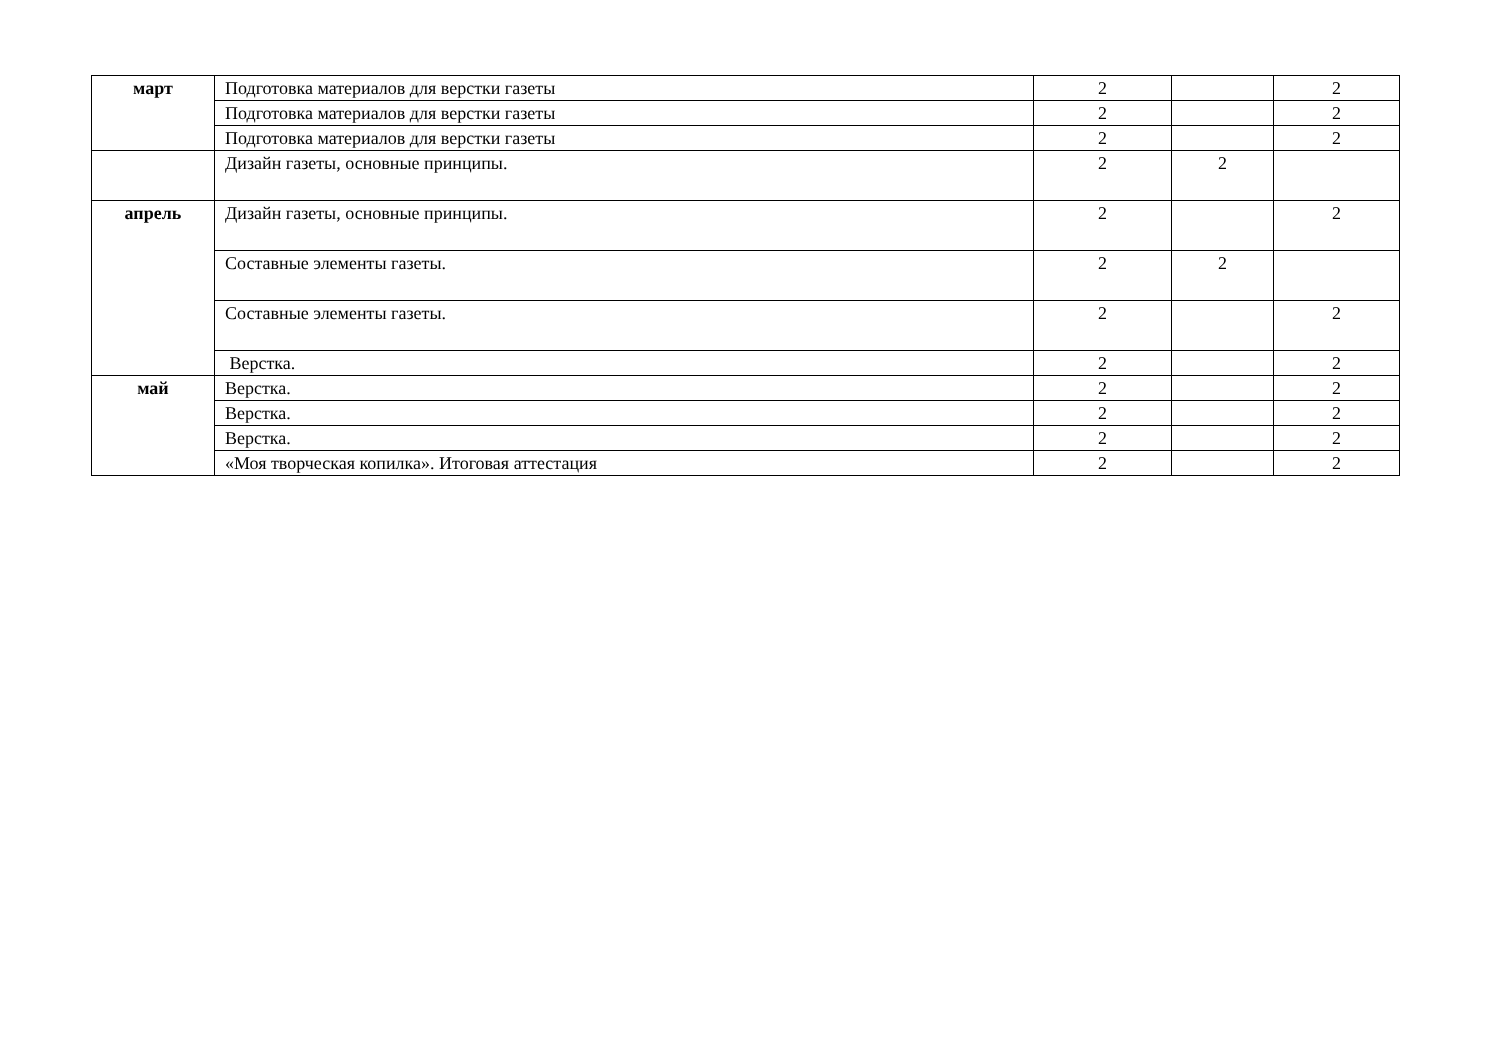| март | Подготовка материалов для верстки газеты | 2 | | 2 |
| | Подготовка материалов для верстки газеты | 2 | | 2 |
| | Подготовка материалов для верстки газеты | 2 | | 2 |
| | Дизайн газеты, основные принципы. | 2 | 2 | |
| апрель | Дизайн газеты, основные принципы. | 2 | | 2 |
| | Составные элементы газеты. | 2 | 2 | |
| | Составные элементы газеты. | 2 | | 2 |
| | Верстка. | 2 | | 2 |
| май | Верстка. | 2 | | 2 |
| | Верстка. | 2 | | 2 |
| | Верстка. | 2 | | 2 |
| | «Моя творческая копилка». Итоговая аттестация | 2 | | 2 |